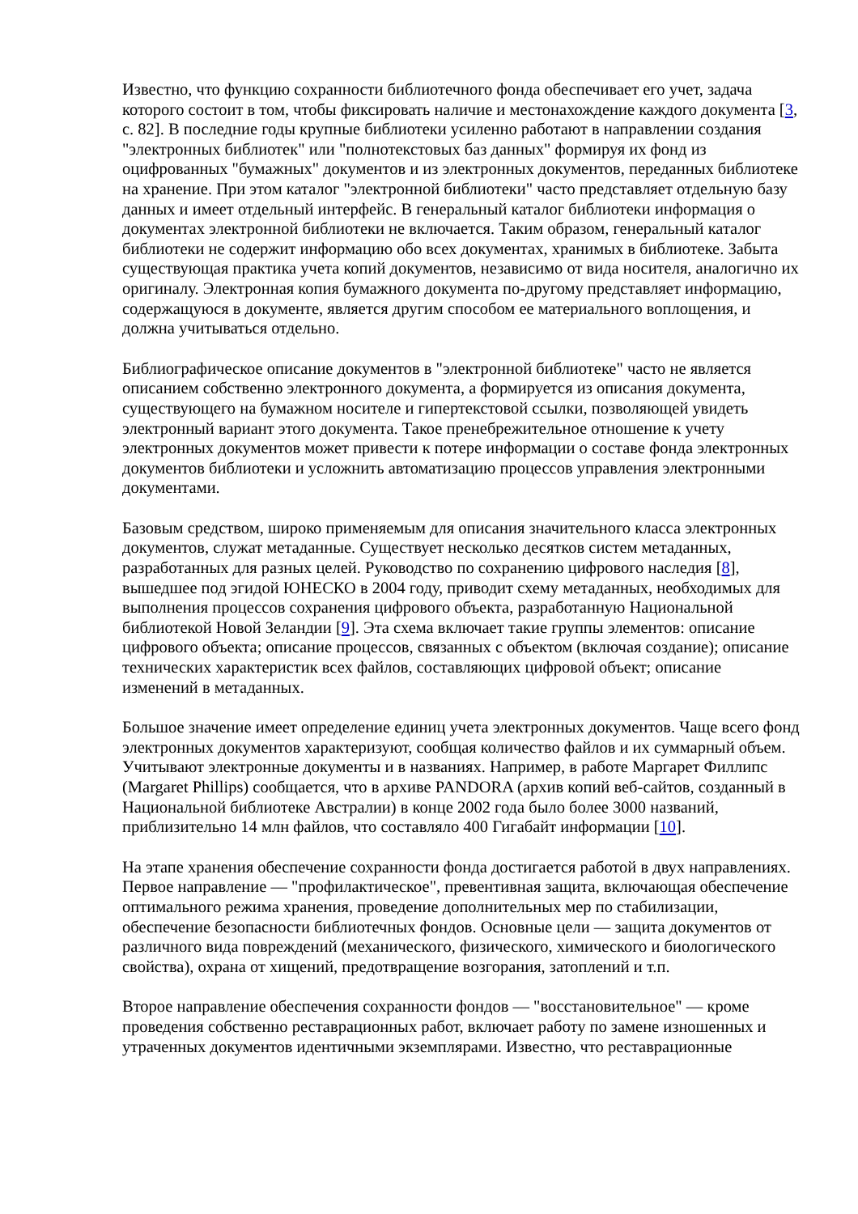Известно, что функцию сохранности библиотечного фонда обеспечивает его учет, задача которого состоит в том, чтобы фиксировать наличие и местонахождение каждого документа [3, с. 82]. В последние годы крупные библиотеки усиленно работают в направлении создания "электронных библиотек" или "полнотекстовых баз данных" формируя их фонд из оцифрованных "бумажных" документов и из электронных документов, переданных библиотеке на хранение. При этом каталог "электронной библиотеки" часто представляет отдельную базу данных и имеет отдельный интерфейс. В генеральный каталог библиотеки информация о документах электронной библиотеки не включается. Таким образом, генеральный каталог библиотеки не содержит информацию обо всех документах, хранимых в библиотеке. Забыта существующая практика учета копий документов, независимо от вида носителя, аналогично их оригиналу. Электронная копия бумажного документа по-другому представляет информацию, содержащуюся в документе, является другим способом ее материального воплощения, и должна учитываться отдельно.
Библиографическое описание документов в "электронной библиотеке" часто не является описанием собственно электронного документа, а формируется из описания документа, существующего на бумажном носителе и гипертекстовой ссылки, позволяющей увидеть электронный вариант этого документа. Такое пренебрежительное отношение к учету электронных документов может привести к потере информации о составе фонда электронных документов библиотеки и усложнить автоматизацию процессов управления электронными документами.
Базовым средством, широко применяемым для описания значительного класса электронных документов, служат метаданные. Существует несколько десятков систем метаданных, разработанных для разных целей. Руководство по сохранению цифрового наследия [8], вышедшее под эгидой ЮНЕСКО в 2004 году, приводит схему метаданных, необходимых для выполнения процессов сохранения цифрового объекта, разработанную Национальной библиотекой Новой Зеландии [9]. Эта схема включает такие группы элементов: описание цифрового объекта; описание процессов, связанных с объектом (включая создание); описание технических характеристик всех файлов, составляющих цифровой объект; описание изменений в метаданных.
Большое значение имеет определение единиц учета электронных документов. Чаще всего фонд электронных документов характеризуют, сообщая количество файлов и их суммарный объем. Учитывают электронные документы и в названиях. Например, в работе Маргарет Филлипс (Margaret Phillips) сообщается, что в архиве PANDORA (архив копий веб-сайтов, созданный в Национальной библиотеке Австралии) в конце 2002 года было более 3000 названий, приблизительно 14 млн файлов, что составляло 400 Гигабайт информации [10].
На этапе хранения обеспечение сохранности фонда достигается работой в двух направлениях. Первое направление — "профилактическое", превентивная защита, включающая обеспечение оптимального режима хранения, проведение дополнительных мер по стабилизации, обеспечение безопасности библиотечных фондов. Основные цели — защита документов от различного вида повреждений (механического, физического, химического и биологического свойства), охрана от хищений, предотвращение возгорания, затоплений и т.п.
Второе направление обеспечения сохранности фондов — "восстановительное" — кроме проведения собственно реставрационных работ, включает работу по замене изношенных и утраченных документов идентичными экземплярами. Известно, что реставрационные